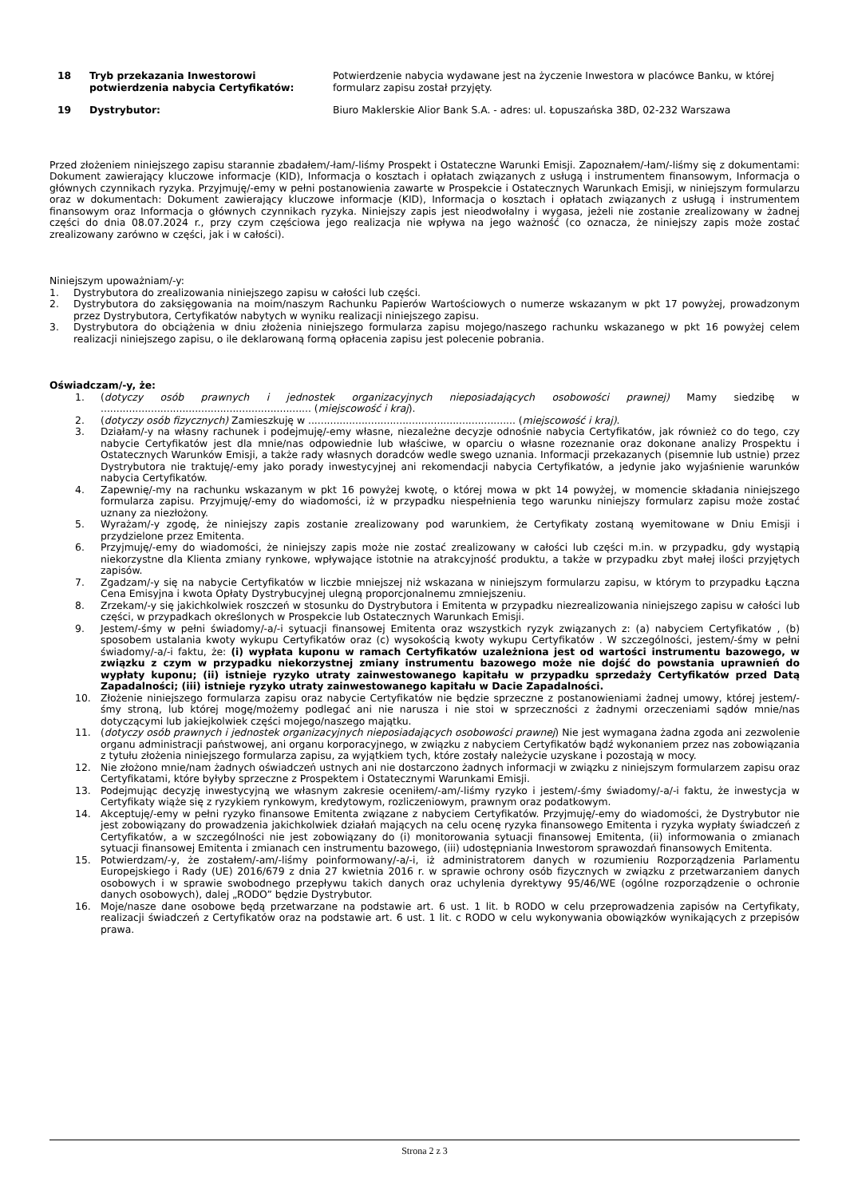| | 18 | Tryb przekazania Inwestorowi potwierdzenia nabycia Certyfikatów: | Potwierdzenie nabycia wydawane jest na życzenie Inwestora w placówce Banku, w której formularz zapisu został przyjęty. |
| | 19 | Dystrybutor: | Biuro Maklerskie Alior Bank S.A. - adres: ul. Łopuszańska 38D, 02-232 Warszawa |
Przed złożeniem niniejszego zapisu starannie zbadałem/-łam/-liśmy Prospekt i Ostateczne Warunki Emisji. Zapoznałem/-łam/-liśmy się z dokumentami: Dokument zawierający kluczowe informacje (KID), Informacja o kosztach i opłatach związanych z usługą i instrumentem finansowym, Informacja o głównych czynnikach ryzyka. Przyjmuję/-emy w pełni postanowienia zawarte w Prospekcie i Ostatecznych Warunkach Emisji, w niniejszym formularzu oraz w dokumentach: Dokument zawierający kluczowe informacje (KID), Informacja o kosztach i opłatach związanych z usługą i instrumentem finansowym oraz Informacja o głównych czynnikach ryzyka. Niniejszy zapis jest nieodwołalny i wygasa, jeżeli nie zostanie zrealizowany w żadnej części do dnia 08.07.2024 r., przy czym częściowa jego realizacja nie wpływa na jego ważność (co oznacza, że niniejszy zapis może zostać zrealizowany zarówno w części, jak i w całości).
Niniejszym upoważniam/-y:
1. Dystrybutora do zrealizowania niniejszego zapisu w całości lub części.
2. Dystrybutora do zaksięgowania na moim/naszym Rachunku Papierów Wartościowych o numerze wskazanym w pkt 17 powyżej, prowadzonym przez Dystrybutora, Certyfikatów nabytych w wyniku realizacji niniejszego zapisu.
3. Dystrybutora do obciążenia w dniu złożenia niniejszego formularza zapisu mojego/naszego rachunku wskazanego w pkt 16 powyżej celem realizacji niniejszego zapisu, o ile deklarowaną formą opłacenia zapisu jest polecenie pobrania.
Oświadczam/-y, że:
1. (dotyczy osób prawnych i jednostek organizacyjnych nieposiadających osobowości prawnej) Mamy siedzibę w ................................................................... (miejscowość i kraj).
2. (dotyczy osób fizycznych) Zamieszkuję w .................................................................. (miejscowość i kraj).
3. Działam/-y na własny rachunek i podejmuję/-emy własne, niezależne decyzje odnośnie nabycia Certyfikatów, jak również co do tego, czy nabycie Certyfikatów jest dla mnie/nas odpowiednie lub właściwe, w oparciu o własne rozeznanie oraz dokonane analizy Prospektu i Ostatecznych Warunków Emisji, a także rady własnych doradców wedle swego uznania. Informacji przekazanych (pisemnie lub ustnie) przez Dystrybutora nie traktuję/-emy jako porady inwestycyjnej ani rekomendacji nabycia Certyfikatów, a jedynie jako wyjaśnienie warunków nabycia Certyfikatów.
4. Zapewnię/-my na rachunku wskazanym w pkt 16 powyżej kwotę, o której mowa w pkt 14 powyżej, w momencie składania niniejszego formularza zapisu. Przyjmuję/-emy do wiadomości, iż w przypadku niespełnienia tego warunku niniejszy formularz zapisu może zostać uznany za niezłożony.
5. Wyrażam/-y zgodę, że niniejszy zapis zostanie zrealizowany pod warunkiem, że Certyfikaty zostaną wyemitowane w Dniu Emisji i przydzielone przez Emitenta.
6. Przyjmuję/-emy do wiadomości, że niniejszy zapis może nie zostać zrealizowany w całości lub części m.in. w przypadku, gdy wystąpią niekorzystne dla Klienta zmiany rynkowe, wpływające istotnie na atrakcyjność produktu, a także w przypadku zbyt małej ilości przyjętych zapisów.
7. Zgadzam/-y się na nabycie Certyfikatów w liczbie mniejszej niż wskazana w niniejszym formularzu zapisu, w którym to przypadku Łączna Cena Emisyjna i kwota Opłaty Dystrybucyjnej ulegną proporcjonalnemu zmniejszeniu.
8. Zrzekam/-y się jakichkolwiek roszczeń w stosunku do Dystrybutora i Emitenta w przypadku niezrealizowania niniejszego zapisu w całości lub części, w przypadkach określonych w Prospekcie lub Ostatecznych Warunkach Emisji.
9. Jestem/-śmy w pełni świadomy/-a/-i sytuacji finansowej Emitenta oraz wszystkich ryzyk związanych z: (a) nabyciem Certyfikatów , (b) sposobem ustalania kwoty wykupu Certyfikatów oraz (c) wysokością kwoty wykupu Certyfikatów . W szczególności, jestem/-śmy w pełni świadomy/-a/-i faktu, że: (i) wypłata kuponu w ramach Certyfikatów uzależniona jest od wartości instrumentu bazowego, w związku z czym w przypadku niekorzystnej zmiany instrumentu bazowego może nie dojść do powstania uprawnień do wypłaty kuponu; (ii) istnieje ryzyko utraty zainwestowanego kapitału w przypadku sprzedaży Certyfikatów przed Datą Zapadalności; (iii) istnieje ryzyko utraty zainwestowanego kapitału w Dacie Zapadalności.
10. Złożenie niniejszego formularza zapisu oraz nabycie Certyfikatów nie będzie sprzeczne z postanowieniami żadnej umowy, której jestem/-śmy stroną, lub której mogę/możemy podlegać ani nie narusza i nie stoi w sprzeczności z żadnymi orzeczeniami sądów mnie/nas dotyczącymi lub jakiejkolwiek części mojego/naszego majątku.
11. (dotyczy osób prawnych i jednostek organizacyjnych nieposiadających osobowości prawnej) Nie jest wymagana żadna zgoda ani zezwolenie organu administracji państwowej, ani organu korporacyjnego, w związku z nabyciem Certyfikatów bądź wykonaniem przez nas zobowiązania z tytułu złożenia niniejszego formularza zapisu, za wyjątkiem tych, które zostały należycie uzyskane i pozostają w mocy.
12. Nie złożono mnie/nam żadnych oświadczeń ustnych ani nie dostarczono żadnych informacji w związku z niniejszym formularzem zapisu oraz Certyfikatami, które byłyby sprzeczne z Prospektem i Ostatecznymi Warunkami Emisji.
13. Podejmując decyzję inwestycyjną we własnym zakresie oceniłem/-am/-liśmy ryzyko i jestem/-śmy świadomy/-a/-i faktu, że inwestycja w Certyfikaty wiąże się z ryzykiem rynkowym, kredytowym, rozliczeniowym, prawnym oraz podatkowym.
14. Akceptuję/-emy w pełni ryzyko finansowe Emitenta związane z nabyciem Certyfikatów. Przyjmuję/-emy do wiadomości, że Dystrybutor nie jest zobowiązany do prowadzenia jakichkolwiek działań mających na celu ocenę ryzyka finansowego Emitenta i ryzyka wypłaty świadczeń z Certyfikatów, a w szczególności nie jest zobowiązany do (i) monitorowania sytuacji finansowej Emitenta, (ii) informowania o zmianach sytuacji finansowej Emitenta i zmianach cen instrumentu bazowego, (iii) udostępniania Inwestorom sprawozdań finansowych Emitenta.
15. Potwierdzam/-y, że zostałem/-am/-liśmy poinformowany/-a/-i, iż administratorem danych w rozumieniu Rozporządzenia Parlamentu Europejskiego i Rady (UE) 2016/679 z dnia 27 kwietnia 2016 r. w sprawie ochrony osób fizycznych w związku z przetwarzaniem danych osobowych i w sprawie swobodnego przepływu takich danych oraz uchylenia dyrektywy 95/46/WE (ogólne rozporządzenie o ochronie danych osobowych), dalej „RODO” będzie Dystrybutor.
16. Moje/nasze dane osobowe będą przetwarzane na podstawie art. 6 ust. 1 lit. b RODO w celu przeprowadzenia zapisów na Certyfikaty, realizacji świadczeń z Certyfikatów oraz na podstawie art. 6 ust. 1 lit. c RODO w celu wykonywania obowiązków wynikających z przepisów prawa.
Strona 2 z 3